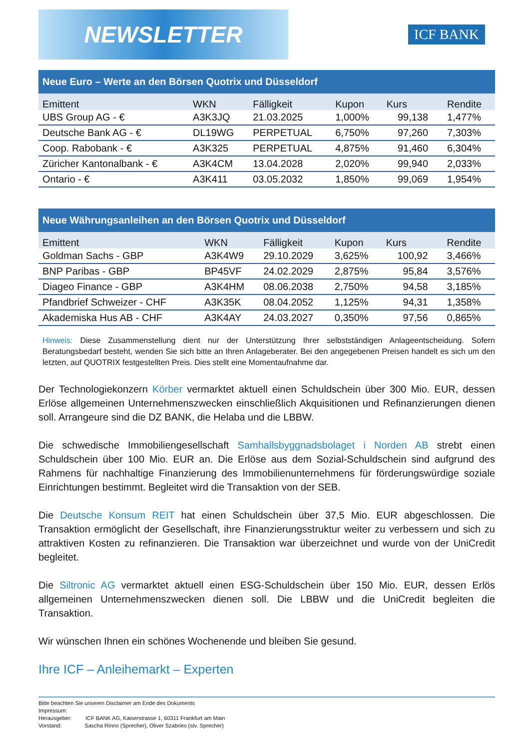NEWSLETTER
ICF BANK
Neue Euro – Werte an den Börsen Quotrix und Düsseldorf
| Emittent | WKN | Fälligkeit | Kupon | Kurs | Rendite |
| --- | --- | --- | --- | --- | --- |
| UBS Group AG - € | A3K3JQ | 21.03.2025 | 1,000% | 99,138 | 1,477% |
| Deutsche Bank AG - € | DL19WG | PERPETUAL | 6,750% | 97,260 | 7,303% |
| Coop. Rabobank - € | A3K325 | PERPETUAL | 4,875% | 91,460 | 6,304% |
| Züricher Kantonalbank - € | A3K4CM | 13.04.2028 | 2,020% | 99,940 | 2,033% |
| Ontario - € | A3K411 | 03.05.2032 | 1,850% | 99,069 | 1,954% |
Neue Währungsanleihen an den Börsen Quotrix und Düsseldorf
| Emittent | WKN | Fälligkeit | Kupon | Kurs | Rendite |
| --- | --- | --- | --- | --- | --- |
| Goldman Sachs - GBP | A3K4W9 | 29.10.2029 | 3,625% | 100,92 | 3,466% |
| BNP Paribas - GBP | BP45VF | 24.02.2029 | 2,875% | 95,84 | 3,576% |
| Diageo Finance - GBP | A3K4HM | 08.06.2038 | 2,750% | 94,58 | 3,185% |
| Pfandbrief Schweizer - CHF | A3K35K | 08.04.2052 | 1,125% | 94,31 | 1,358% |
| Akademiska Hus AB - CHF | A3K4AY | 24.03.2027 | 0,350% | 97,56 | 0,865% |
Hinweis: Diese Zusammenstellung dient nur der Unterstützung Ihrer selbstständigen Anlageentscheidung. Sofern Beratungsbedarf besteht, wenden Sie sich bitte an Ihren Anlageberater. Bei den angegebenen Preisen handelt es sich um den letzten, auf QUOTRIX festgestellten Preis. Dies stellt eine Momentaufnahme dar.
Der Technologiekonzern Körber vermarktet aktuell einen Schuldschein über 300 Mio. EUR, dessen Erlöse allgemeinen Unternehmenszwecken einschließlich Akquisitionen und Refinanzierungen dienen soll. Arrangeure sind die DZ BANK, die Helaba und die LBBW.
Die schwedische Immobiliengesellschaft Samhallsbyggnadsbolaget i Norden AB strebt einen Schuldschein über 100 Mio. EUR an. Die Erlöse aus dem Sozial-Schuldschein sind aufgrund des Rahmens für nachhaltige Finanzierung des Immobilienunternehmens für förderungswürdige soziale Einrichtungen bestimmt. Begleitet wird die Transaktion von der SEB.
Die Deutsche Konsum REIT hat einen Schuldschein über 37,5 Mio. EUR abgeschlossen. Die Transaktion ermöglicht der Gesellschaft, ihre Finanzierungsstruktur weiter zu verbessern und sich zu attraktiven Kosten zu refinanzieren. Die Transaktion war überzeichnet und wurde von der UniCredit begleitet.
Die Siltronic AG vermarktet aktuell einen ESG-Schuldschein über 150 Mio. EUR, dessen Erlös allgemeinen Unternehmenszwecken dienen soll. Die LBBW und die UniCredit begleiten die Transaktion.
Wir wünschen Ihnen ein schönes Wochenende und bleiben Sie gesund.
Ihre ICF – Anleihemarkt – Experten
Bitte beachten Sie unseren Disclaimer am Ende des Dokuments
Impressum:
Herausgeber: ICF BANK AG, Kaiserstrasse 1, 60311 Frankfurt am Main
Vorstand: Sascha Rinno (Sprecher), Oliver Szabries (stv. Sprecher)